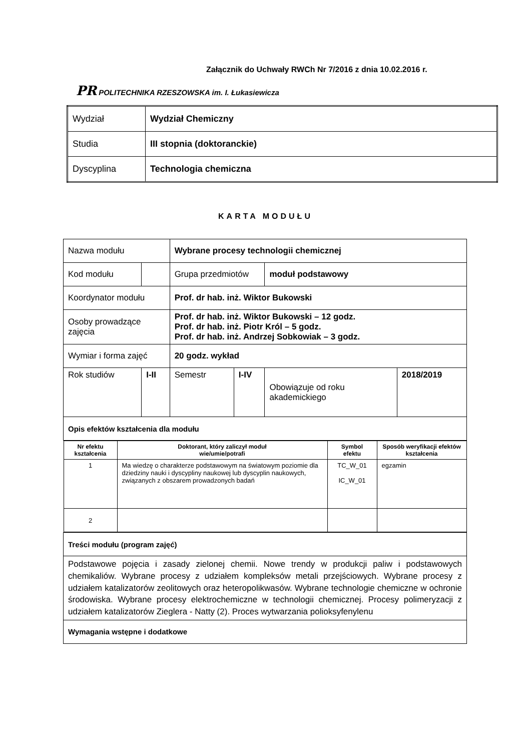Załącznik do Uchwały RWCh Nr 7/2016 z dnia 10.02.2016 r.
PR POLITECHNIKA RZESZOWSKA im. I. Łukasiewicza
| Wydział | Wydział Chemiczny |
| Studia | III stopnia (doktoranckie) |
| Dyscyplina | Technologia chemiczna |
KARTA MODUŁU
| Nazwa modułu | | | Wybrane procesy technologii chemicznej | | | |
| Kod modułu | | | Grupa przedmiotów | | moduł podstawowy | |
| Koordynator modułu | | | Prof. dr hab. inż. Wiktor Bukowski | | | |
| Osoby prowadzące zajęcia | | | Prof. dr hab. inż. Wiktor Bukowski – 12 godz. Prof. dr hab. inż. Piotr Król – 5 godz. Prof. dr hab. inż. Andrzej Sobkowiak – 3 godz. | | | |
| Wymiar i forma zajęć | | | 20 godz. wykład | | | |
| Rok studiów | I-II | | Semestr | I-IV | Obowiązuje od roku akademickiego | 2018/2019 |
| Opis efektów kształcenia dla modułu | | | | | | |
| / Nr efektu kształcenia / Doktorant, który zaliczył moduł wie/umie/potrafi / Symbol efektu / Sposób weryfikacji efektów kształcenia / / --- / --- / --- / --- / / 1 / Ma wiedzę o charakterze podstawowym na światowym poziomie dla dziedziny nauki i dyscypliny naukowej lub dyscyplin naukowych, związanych z obszarem prowadzonych badań / TC_W_01 IC_W_01 / egzamin / / 2 / / / / | | | | | | |
| Treści modułu (program zajęć) | | | | | | |
| Podstawowe pojęcia i zasady zielonej chemii. Nowe trendy w produkcji paliw i podstawowych chemikaliów. Wybrane procesy z udziałem kompleksów metali przejściowych. Wybrane procesy z udziałem katalizatorów zeolitowych oraz heteropolikwasów. Wybrane technologie chemiczne w ochronie środowiska. Wybrane procesy elektrochemiczne w technologii chemicznej. Procesy polimeryzacji z udziałem katalizatorów Zieglera - Natty (2). Proces wytwarzania polioksyfenylenu | | | | | | |
| Wymagania wstępne i dodatkowe | | | | | | |